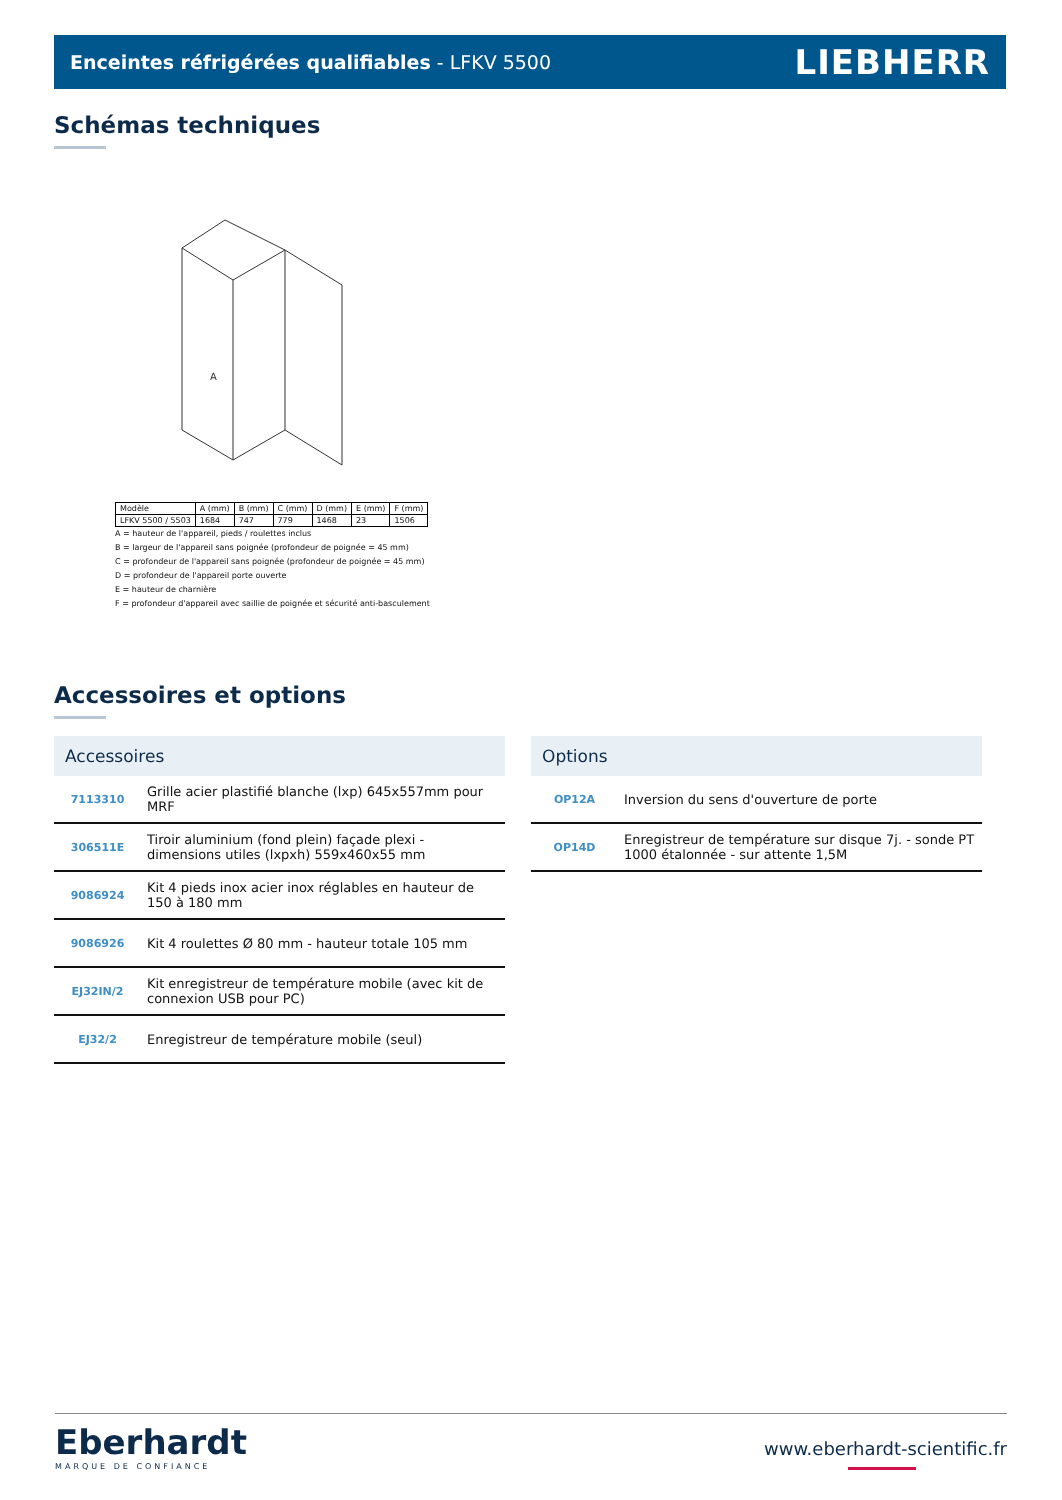Enceintes réfrigérées qualifiables - LFKV 5500
LIEBHERR
Schémas techniques
A
| Modèle | A (mm) | B (mm) | C (mm) | D (mm) | E (mm) | F (mm) |
| LFKV 5500 / 5503 | 1684 | 747 | 779 | 1468 | 23 | 1506 |
A = hauteur de l'appareil, pieds / roulettes inclus
B = largeur de l'appareil sans poignée (profondeur de poignée = 45 mm)
C = profondeur de l'appareil sans poignée (profondeur de poignée = 45 mm)
D = profondeur de l'appareil porte ouverte
E = hauteur de charnière
F = profondeur d'appareil avec saillie de poignée et sécurité anti-basculement
Accessoires et options
Accessoires
| 7113310 | Grille acier plastifié blanche (lxp) 645x557mm pour MRF |
| 306511E | Tiroir aluminium (fond plein) façade plexi - dimensions utiles (lxpxh) 559x460x55 mm |
| 9086924 | Kit 4 pieds inox acier inox réglables en hauteur de 150 à 180 mm |
| 9086926 | Kit 4 roulettes Ø 80 mm - hauteur totale 105 mm |
| EJ32IN/2 | Kit enregistreur de température mobile (avec kit de connexion USB pour PC) |
| EJ32/2 | Enregistreur de température mobile (seul) |
Options
| OP12A | Inversion du sens d'ouverture de porte |
| OP14D | Enregistreur de température sur disque 7j. - sonde PT 1000 étalonnée - sur attente 1,5M |
Eberhardt
MARQUE DE CONFIANCE
www.eberhardt-scientific.fr